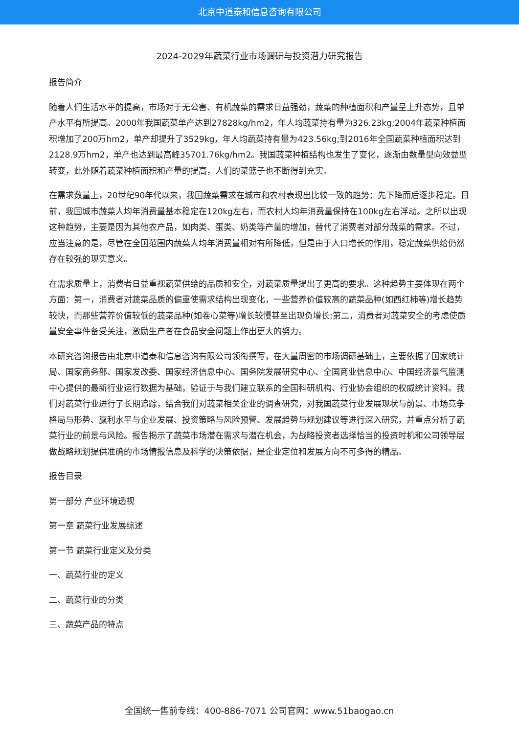北京中道泰和信息咨询有限公司
2024-2029年蔬菜行业市场调研与投资潜力研究报告
报告简介
随着人们生活水平的提高，市场对于无公害、有机蔬菜的需求日益强劲，蔬菜的种植面积和产量呈上升态势，且单产水平有所提高。2000年我国蔬菜单产达到27828kg/hm2，年人均蔬菜持有量为326.23kg;2004年蔬菜种植面积增加了200万hm2，单产却提升了3529kg，年人均蔬菜持有量为423.56kg;到2016年全国蔬菜种植面积达到2128.9万hm2，单产也达到最高峰35701.76kg/hm2。我国蔬菜种植结构也发生了变化，逐渐由数量型向效益型转变，此外随着蔬菜种植面积和产量的提高，人们的菜篮子也不断得到充实。
在需求数量上，20世纪90年代以来，我国蔬菜需求在城市和农村表现出比较一致的趋势：先下降而后逐步稳定。目前，我国城市蔬菜人均年消费量基本稳定在120kg左右，而农村人均年消费量保持在100kg左右浮动。之所以出现这种趋势，主要是因为其他农产品，如肉类、蛋类、奶类等产量的增加，替代了消费者对部分蔬菜的需求。不过，应当注意的是，尽管在全国范围内蔬菜人均年消费量相对有所降低，但是由于人口增长的作用，稳定蔬菜供给仍然存在较强的现实意义。
在需求质量上，消费者日益重视蔬菜供给的品质和安全，对蔬菜质量提出了更高的要求。这种趋势主要体现在两个方面：第一，消费者对蔬菜品质的偏重使需求结构出现变化，一些营养价值较高的蔬菜品种(如西红柿等)增长趋势较快，而那些营养价值较低的蔬菜品种(如卷心菜等)增长较慢甚至出现负增长;第二，消费者对蔬菜安全的考虑使质量安全事件备受关注，激励生产者在食品安全问题上作出更大的努力。
本研究咨询报告由北京中道泰和信息咨询有限公司领衔撰写，在大量周密的市场调研基础上，主要依据了国家统计局、国家商务部、国家发改委、国家经济信息中心、国务院发展研究中心、全国商业信息中心、中国经济景气监测中心提供的最新行业运行数据为基础，验证于与我们建立联系的全国科研机构、行业协会组织的权威统计资料。我们对蔬菜行业进行了长期追踪，结合我们对蔬菜相关企业的调查研究，对我国蔬菜行业发展现状与前景、市场竞争格局与形势、赢利水平与企业发展、投资策略与风险预警、发展趋势与规划建议等进行深入研究，并重点分析了蔬菜行业的前景与风险。报告揭示了蔬菜市场潜在需求与潜在机会，为战略投资者选择恰当的投资时机和公司领导层做战略规划提供准确的市场情报信息及科学的决策依据，是企业定位和发展方向不可多得的精品。
报告目录
第一部分 产业环境透视
第一章 蔬菜行业发展综述
第一节 蔬菜行业定义及分类
一、蔬菜行业的定义
二、蔬菜行业的分类
三、蔬菜产品的特点
全国统一售前专线：400-886-7071 公司官网：www.51baogao.cn